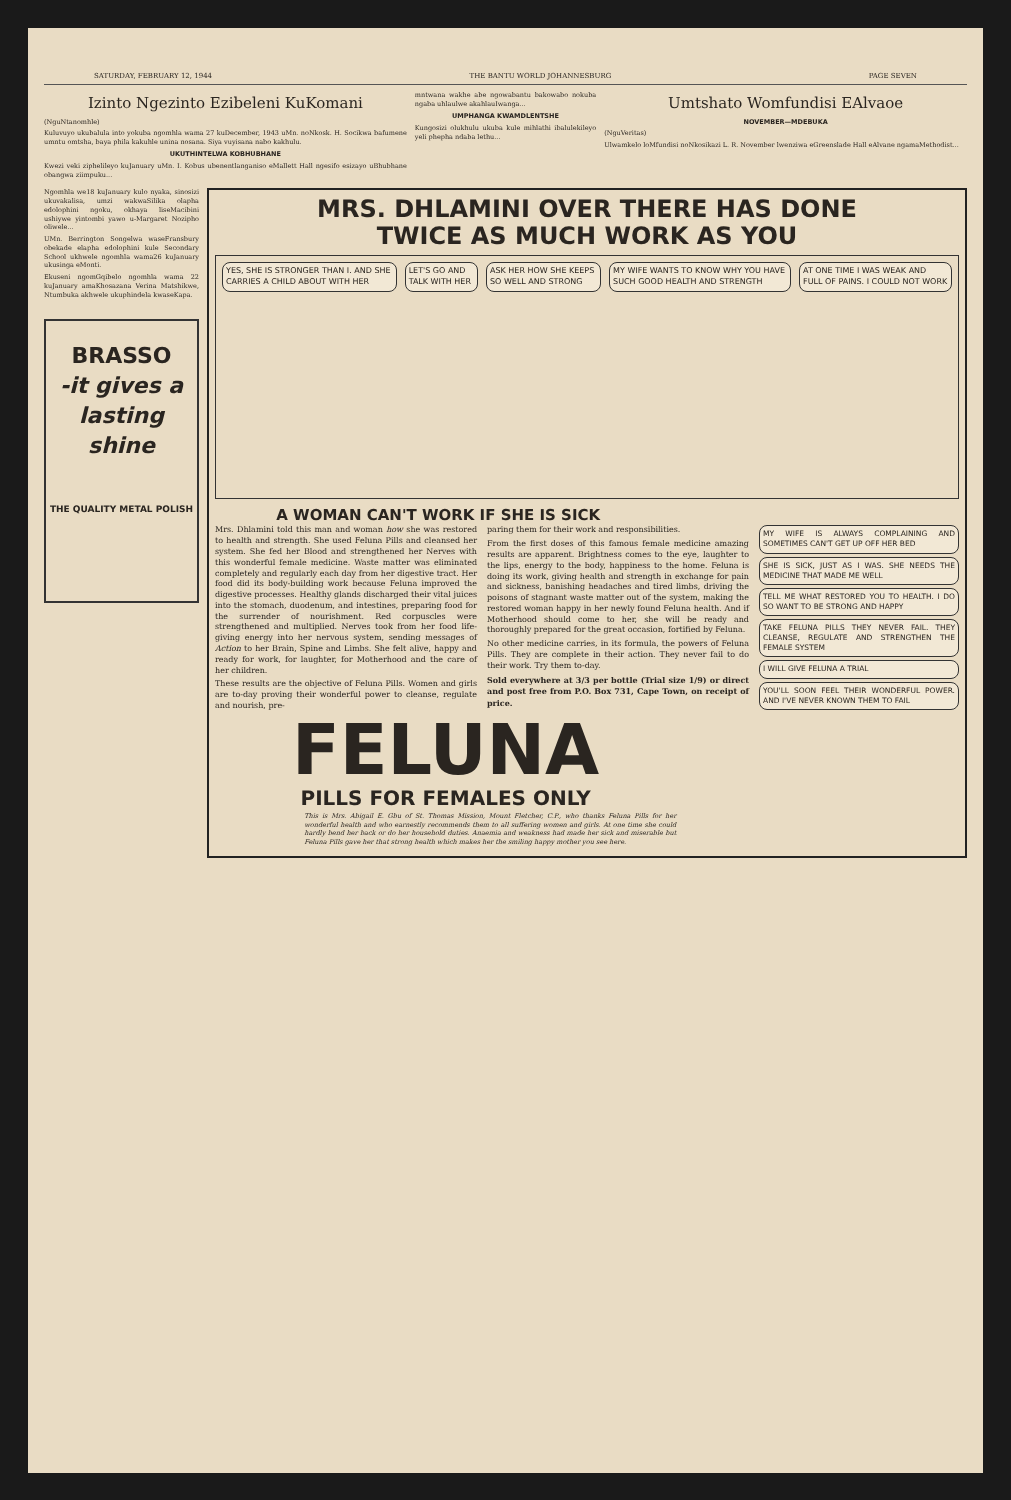SATURDAY, FEBRUARY 12, 1944 THE BANTU WORLD JOHANNESBURG PAGE SEVEN
Izinto Ngezinto Ezibeleni KuKomani
(NguNtanomhle)
Kuluvuyo ukubalula into yokuba ngomhla wama 27 kuDecember, 1943 uMn. noNkosk. H. Socikwa bafumene umntu omtsha, baya phila kakuhle unina nosana. Siya vuyisana nabo kakhulu.
UKUTHINTELWA KOBHUBHANE
Kwezi veki ziphelileyo kuJanuary uMn. I. Kobus ubenentlanganiso eMallett Hall ngesifo esizayo uBhubhane obangwa ziimpuku...
mntwana wakhe abe ngowabantu bakowabo nokuba ngaba uhlaulwe akahlauIwanga...
UMPHANGA KWAMDLENTSHE
Kungosizi olukhulu ukuba kule mihlathi ibalulekileyo yeli phepha ndaba lethu...
Umtshato Womfundisi EAlvaoe
NOVEMBER—MDEBUKA
(NguVeritas)
Ulwamkelo loMfundisi noNkosikazi L. R. November lwenziwa eGreenslade Hall eAlvane ngamaMethodist...
Ngomhla we18 kuJanuary kulo nyaka, sinosizi ukuvakalisa, umzi wakwaSilika olapha edolophini ngoku, okhaya liseMacibini ushiywe yintombi yawo u-Margaret Nozipho oliwele...
UMn. Berrington Songelwa waseFransbury obekade elapha edolophini kule Secondary School ukhwele ngomhla wama26 kuJanuary ukusinga eMonti.
Ekuseni ngomGqibelo ngomhla wama 22 kuJanuary amaKhosazana Verina Matshikwe, Ntumbuka akhwele ukuphindela kwaseKapa.
BRASSO
-it gives a lasting shine
THE QUALITY METAL POLISH
MRS. DHLAMINI OVER THERE HAS DONE
TWICE AS MUCH WORK AS YOU
YES, SHE IS STRONGER THAN I. AND SHE CARRIES A CHILD ABOUT WITH HER
LET'S GO AND TALK WITH HER ASK HER HOW SHE KEEPS SO WELL AND STRONG
MY WIFE WANTS TO KNOW WHY YOU HAVE SUCH GOOD HEALTH AND STRENGTH
AT ONE TIME I WAS WEAK AND FULL OF PAINS. I COULD NOT WORK
A WOMAN CAN'T WORK IF SHE IS SICK
Mrs. Dhlamini told this man and woman how she was restored to health and strength. She used Feluna Pills and cleansed her system. She fed her Blood and strengthened her Nerves with this wonderful female medicine. Waste matter was eliminated completely and regularly each day from her digestive tract. Her food did its body-building work because Feluna improved the digestive processes. Healthy glands discharged their vital juices into the stomach, duodenum, and intestines, preparing food for the surrender of nourishment. Red corpuscles were strengthened and multiplied. Nerves took from her food life-giving energy into her nervous system, sending messages of Action to her Brain, Spine and Limbs. She felt alive, happy and ready for work, for laughter, for Motherhood and the care of her children.
These results are the objective of Feluna Pills. Women and girls are to-day proving their wonderful power to cleanse, regulate and nourish, pre-
paring them for their work and responsibilities.
From the first doses of this famous female medicine amazing results are apparent. Brightness comes to the eye, laughter to the lips, energy to the body, happiness to the home. Feluna is doing its work, giving health and strength in exchange for pain and sickness, banishing headaches and tired limbs, driving the poisons of stagnant waste matter out of the system, making the restored woman happy in her newly found Feluna health. And if Motherhood should come to her, she will be ready and thoroughly prepared for the great occasion, fortified by Feluna.
No other medicine carries, in its formula, the powers of Feluna Pills. They are complete in their action. They never fail to do their work. Try them to-day.
Sold everywhere at 3/3 per bottle (Trial size 1/9) or direct and post free from P.O. Box 731, Cape Town, on receipt of price.
MY WIFE IS ALWAYS COMPLAINING AND SOMETIMES CAN'T GET UP OFF HER BED
SHE IS SICK, JUST AS I WAS. SHE NEEDS THE MEDICINE THAT MADE ME WELL
TELL ME WHAT RESTORED YOU TO HEALTH. I DO SO WANT TO BE STRONG AND HAPPY
TAKE FELUNA PILLS THEY NEVER FAIL. THEY CLEANSE, REGULATE AND STRENGTHEN THE FEMALE SYSTEM
I WILL GIVE FELUNA A TRIAL
YOU'LL SOON FEEL THEIR WONDERFUL POWER. AND I'VE NEVER KNOWN THEM TO FAIL
FELUNA
PILLS FOR FEMALES ONLY
This is Mrs. Abigail E. Gbu of St. Thomas Mission, Mount Fletcher, C.P., who thanks Feluna Pills for her wonderful health and who earnestly recommends them to all suffering women and girls. At one time she could hardly bend her back or do her household duties. Anaemia and weakness had made her sick and miserable but Feluna Pills gave her that strong health which makes her the smiling happy mother you see here.